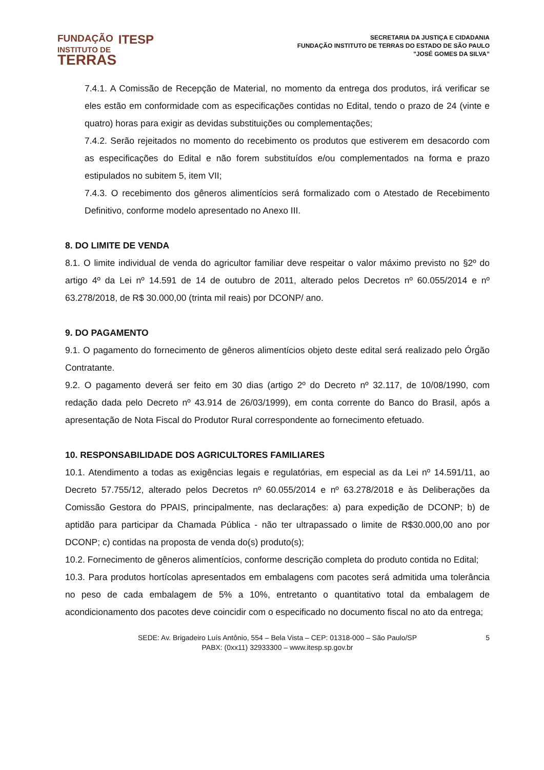FUNDAÇÃO ITESP
INSTITUTO DE
TERRAS
SECRETARIA DA JUSTIÇA E CIDADANIA
FUNDAÇÃO INSTITUTO DE TERRAS DO ESTADO DE SÃO PAULO
"JOSÉ GOMES DA SILVA”
7.4.1. A Comissão de Recepção de Material, no momento da entrega dos produtos, irá verificar se eles estão em conformidade com as especificações contidas no Edital, tendo o prazo de 24 (vinte e quatro) horas para exigir as devidas substituições ou complementações;
7.4.2. Serão rejeitados no momento do recebimento os produtos que estiverem em desacordo com as especificações do Edital e não forem substituídos e/ou complementados na forma e prazo estipulados no subitem 5, item VII;
7.4.3. O recebimento dos gêneros alimentícios será formalizado com o Atestado de Recebimento Definitivo, conforme modelo apresentado no Anexo III.
8. DO LIMITE DE VENDA
8.1. O limite individual de venda do agricultor familiar deve respeitar o valor máximo previsto no §2º do artigo 4º da Lei nº 14.591 de 14 de outubro de 2011, alterado pelos Decretos nº 60.055/2014 e nº 63.278/2018, de R$ 30.000,00 (trinta mil reais) por DCONP/ ano.
9. DO PAGAMENTO
9.1. O pagamento do fornecimento de gêneros alimentícios objeto deste edital será realizado pelo Órgão Contratante.
9.2. O pagamento deverá ser feito em 30 dias (artigo 2º do Decreto nº 32.117, de 10/08/1990, com redação dada pelo Decreto nº 43.914 de 26/03/1999), em conta corrente do Banco do Brasil, após a apresentação de Nota Fiscal do Produtor Rural correspondente ao fornecimento efetuado.
10. RESPONSABILIDADE DOS AGRICULTORES FAMILIARES
10.1. Atendimento a todas as exigências legais e regulatórias, em especial as da Lei nº 14.591/11, ao Decreto 57.755/12, alterado pelos Decretos nº 60.055/2014 e nº 63.278/2018 e às Deliberações da Comissão Gestora do PPAIS, principalmente, nas declarações: a) para expedição de DCONP; b) de aptidão para participar da Chamada Pública - não ter ultrapassado o limite de R$30.000,00 ano por DCONP; c) contidas na proposta de venda do(s) produto(s);
10.2. Fornecimento de gêneros alimentícios, conforme descrição completa do produto contida no Edital;
10.3. Para produtos hortícolas apresentados em embalagens com pacotes será admitida uma tolerância no peso de cada embalagem de 5% a 10%, entretanto o quantitativo total da embalagem de acondicionamento dos pacotes deve coincidir com o especificado no documento fiscal no ato da entrega;
SEDE: Av. Brigadeiro Luís Antônio, 554 – Bela Vista – CEP: 01318-000 – São Paulo/SP
PABX: (0xx11) 32933300 – www.itesp.sp.gov.br
5